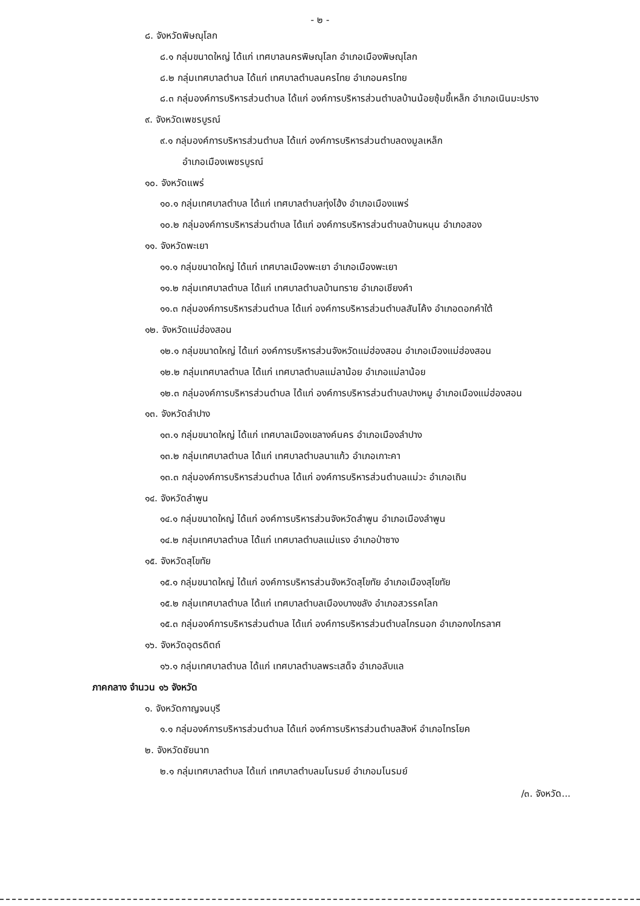- ๒ -
๘. จังหวัดพิษณุโลก
๘.๑ กลุ่มขนาดใหญ่ ได้แก่ เทศบาลนครพิษณุโลก อำเภอเมืองพิษณุโลก
๘.๒ กลุ่มเทศบาลตำบล ได้แก่ เทศบาลตำบลนครไทย อำเภอนครไทย
๘.๓ กลุ่มองค์การบริหารส่วนตำบล ได้แก่ องค์การบริหารส่วนตำบลบ้านน้อยซุ้มขี้เหล็ก อำเภอเนินมะปราง
๙. จังหวัดเพชรบูรณ์
๙.๑ กลุ่มองค์การบริหารส่วนตำบล ได้แก่ องค์การบริหารส่วนตำบลดงมูลเหล็ก
อำเภอเมืองเพชรบูรณ์
๑๐. จังหวัดแพร่
๑๐.๑ กลุ่มเทศบาลตำบล ได้แก่ เทศบาลตำบลทุ่งโฮ้ง อำเภอเมืองแพร่
๑๐.๒ กลุ่มองค์การบริหารส่วนตำบล ได้แก่ องค์การบริหารส่วนตำบลบ้านหนุน อำเภอสอง
๑๑. จังหวัดพะเยา
๑๑.๑ กลุ่มขนาดใหญ่ ได้แก่ เทศบาลเมืองพะเยา อำเภอเมืองพะเยา
๑๑.๒ กลุ่มเทศบาลตำบล ได้แก่ เทศบาลตำบลบ้านทราย อำเภอเชียงคำ
๑๑.๓ กลุ่มองค์การบริหารส่วนตำบล ได้แก่ องค์การบริหารส่วนตำบลสันโค้ง อำเภอดอกคำใต้
๑๒. จังหวัดแม่ฮ่องสอน
๑๒.๑ กลุ่มขนาดใหญ่ ได้แก่ องค์การบริหารส่วนจังหวัดแม่ฮ่องสอน อำเภอเมืองแม่ฮ่องสอน
๑๒.๒ กลุ่มเทศบาลตำบล ได้แก่ เทศบาลตำบลแม่ลาน้อย อำเภอแม่ลาน้อย
๑๒.๓ กลุ่มองค์การบริหารส่วนตำบล ได้แก่ องค์การบริหารส่วนตำบลปางหมู อำเภอเมืองแม่ฮ่องสอน
๑๓. จังหวัดลำปาง
๑๓.๑ กลุ่มขนาดใหญ่ ได้แก่ เทศบาลเมืองเขลางค์นคร อำเภอเมืองลำปาง
๑๓.๒ กลุ่มเทศบาลตำบล ได้แก่ เทศบาลตำบลนาแก้ว อำเภอเกาะคา
๑๓.๓ กลุ่มองค์การบริหารส่วนตำบล ได้แก่ องค์การบริหารส่วนตำบลแม่วะ อำเภอเถิน
๑๔. จังหวัดลำพูน
๑๔.๑ กลุ่มขนาดใหญ่ ได้แก่ องค์การบริหารส่วนจังหวัดลำพูน อำเภอเมืองลำพูน
๑๔.๒ กลุ่มเทศบาลตำบล ได้แก่ เทศบาลตำบลแม่แรง อำเภอป่าซาง
๑๕. จังหวัดสุโขทัย
๑๕.๑ กลุ่มขนาดใหญ่ ได้แก่ องค์การบริหารส่วนจังหวัดสุโขทัย อำเภอเมืองสุโขทัย
๑๕.๒ กลุ่มเทศบาลตำบล ได้แก่ เทศบาลตำบลเมืองบางขลัง อำเภอสวรรคโลก
๑๕.๓ กลุ่มองค์การบริหารส่วนตำบล ได้แก่ องค์การบริหารส่วนตำบลไกรนอก อำเภอกงไกรลาศ
๑๖. จังหวัดอุตรดิตถ์
๑๖.๑ กลุ่มเทศบาลตำบล ได้แก่ เทศบาลตำบลพระเสด็จ อำเภอลับแล
ภาคกลาง จำนวน ๑๖ จังหวัด
๑. จังหวัดกาญจนบุรี
๑.๑ กลุ่มองค์การบริหารส่วนตำบล ได้แก่ องค์การบริหารส่วนตำบลสิงห์ อำเภอไทรโยค
๒. จังหวัดชัยนาท
๒.๑ กลุ่มเทศบาลตำบล ได้แก่ เทศบาลตำบลมโนรมย์ อำเภอมโนรมย์
/๓. จังหวัด...